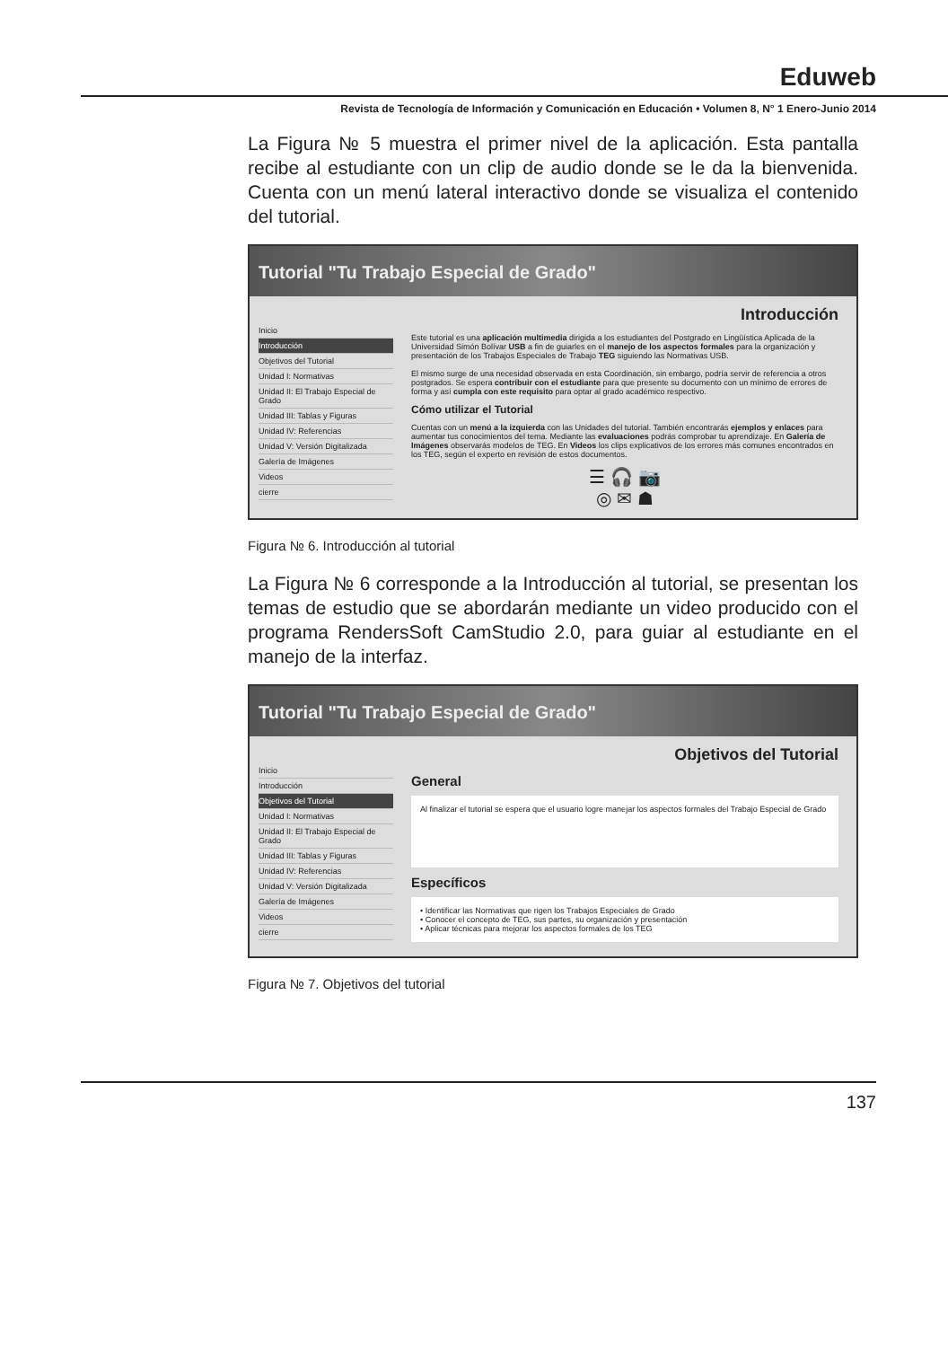Eduweb
Revista de Tecnología de Información y Comunicación en Educación • Volumen 8, N° 1 Enero-Junio 2014
La Figura № 5 muestra el primer nivel de la aplicación. Esta pantalla recibe al estudiante con un clip de audio donde se le da la bienvenida. Cuenta con un menú lateral interactivo donde se visualiza el contenido del tutorial.
Tutorial "Tu Trabajo Especial de Grado"
Inicio
Introducción
Objetivos del Tutorial
Unidad I: Normativas
Unidad II: El Trabajo Especial de Grado
Unidad III: Tablas y Figuras
Unidad IV: Referencias
Unidad V: Versión Digitalizada
Galería de Imágenes
Videos
cierre
Introducción
Este tutorial es una aplicación multimedia dirigida a los estudiantes del Postgrado en Lingüística Aplicada de la Universidad Simón Bolívar USB a fin de guiarles en el manejo de los aspectos formales para la organización y presentación de los Trabajos Especiales de Trabajo TEG siguiendo las Normativas USB.
El mismo surge de una necesidad observada en esta Coordinación, sin embargo, podría servir de referencia a otros postgrados. Se espera contribuir con el estudiante para que presente su documento con un mínimo de errores de forma y así cumpla con este requisito para optar al grado académico respectivo.
Cómo utilizar el Tutorial
Cuentas con un menú a la izquierda con las Unidades del tutorial. También encontrarás ejemplos y enlaces para aumentar tus conocimientos del tema. Mediante las evaluaciones podrás comprobar tu aprendizaje. En Galería de Imágenes observarás modelos de TEG. En Videos los clips explicativos de los errores más comunes encontrados en los TEG, según el experto en revisión de estos documentos.
☰ 🎧 📷
◎ ✉ ☗
Figura № 6. Introducción al tutorial
La Figura № 6 corresponde a la Introducción al tutorial, se presentan los temas de estudio que se abordarán mediante un video producido con el programa RendersSoft CamStudio 2.0, para guiar al estudiante en el manejo de la interfaz.
Tutorial "Tu Trabajo Especial de Grado"
Inicio
Introducción
Objetivos del Tutorial
Unidad I: Normativas
Unidad II: El Trabajo Especial de Grado
Unidad III: Tablas y Figuras
Unidad IV: Referencias
Unidad V: Versión Digitalizada
Galería de Imágenes
Videos
cierre
Objetivos del Tutorial
General
Al finalizar el tutorial se espera que el usuario logre manejar los aspectos formales del Trabajo Especial de Grado
Específicos
• Identificar las Normativas que rigen los Trabajos Especiales de Grado
• Conocer el concepto de TEG, sus partes, su organización y presentación
• Aplicar técnicas para mejorar los aspectos formales de los TEG
Figura № 7. Objetivos del tutorial
137